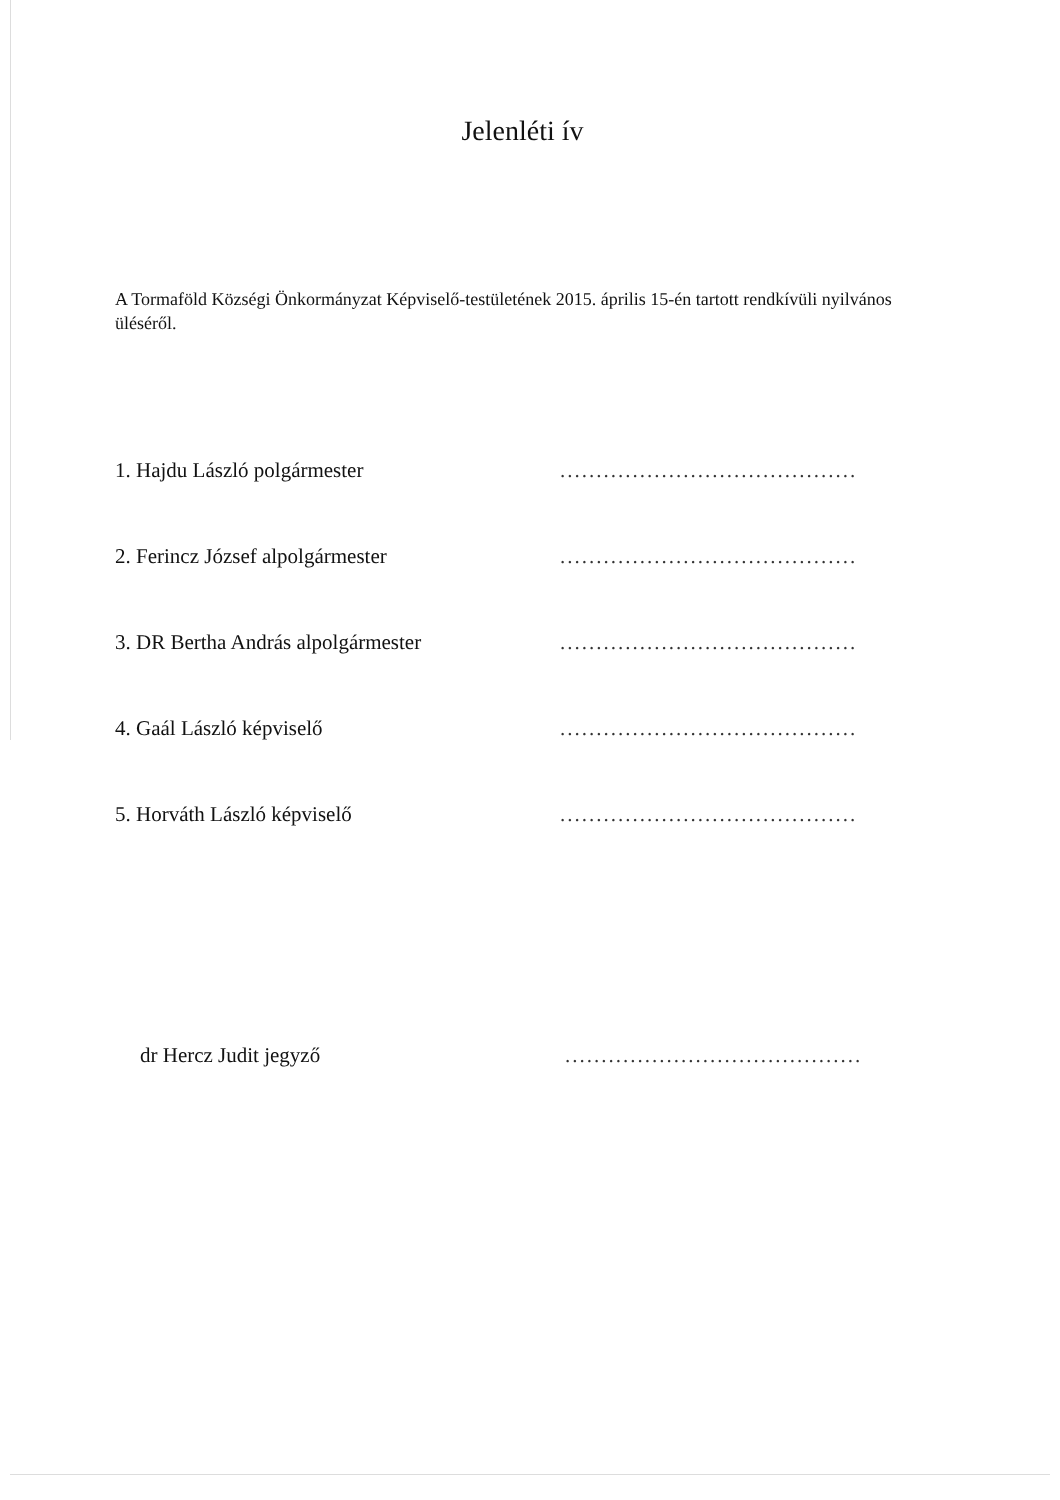Jelenléti ív
A Tormaföld Községi Önkormányzat Képviselő-testületének 2015. április 15-én tartott rendkívüli nyilvános üléséről.
1. Hajdu László polgármester
.........................................
2. Ferincz József alpolgármester
.........................................
3. DR Bertha András alpolgármester
.........................................
4. Gaál László képviselő
.........................................
5. Horváth László képviselő
.........................................
dr Hercz Judit jegyző
.........................................